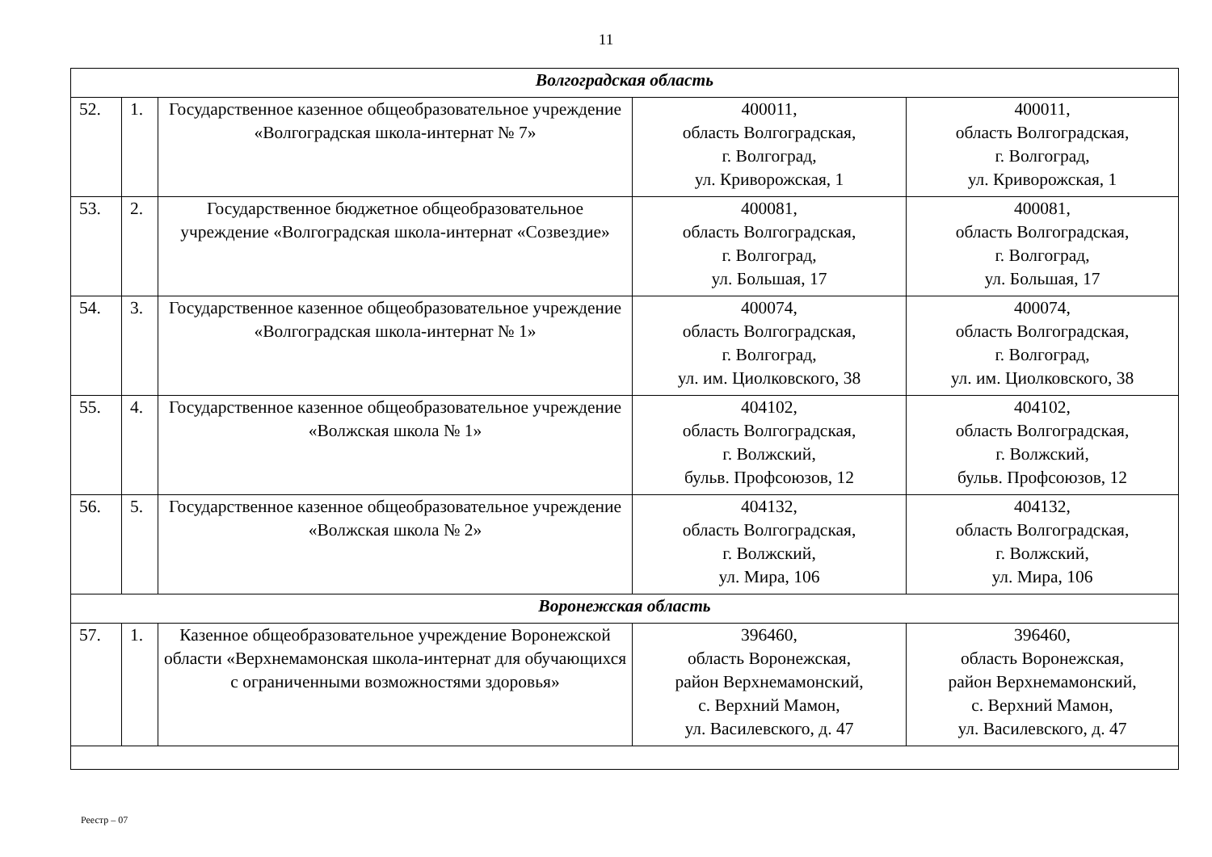11
| Волгоградская область | | | | |
| 52. | 1. | Государственное казенное общеобразовательное учреждение «Волгоградская школа-интернат № 7» | 400011, область Волгоградская, г. Волгоград, ул. Криворожская, 1 | 400011, область Волгоградская, г. Волгоград, ул. Криворожская, 1 |
| 53. | 2. | Государственное бюджетное общеобразовательное учреждение «Волгоградская школа-интернат «Созвездие» | 400081, область Волгоградская, г. Волгоград, ул. Большая, 17 | 400081, область Волгоградская, г. Волгоград, ул. Большая, 17 |
| 54. | 3. | Государственное казенное общеобразовательное учреждение «Волгоградская школа-интернат № 1» | 400074, область Волгоградская, г. Волгоград, ул. им. Циолковского, 38 | 400074, область Волгоградская, г. Волгоград, ул. им. Циолковского, 38 |
| 55. | 4. | Государственное казенное общеобразовательное учреждение «Волжская школа № 1» | 404102, область Волгоградская, г. Волжский, бульв. Профсоюзов, 12 | 404102, область Волгоградская, г. Волжский, бульв. Профсоюзов, 12 |
| 56. | 5. | Государственное казенное общеобразовательное учреждение «Волжская школа № 2» | 404132, область Волгоградская, г. Волжский, ул. Мира, 106 | 404132, область Волгоградская, г. Волжский, ул. Мира, 106 |
| Воронежская область | | | | |
| 57. | 1. | Казенное общеобразовательное учреждение Воронежской области «Верхнемамонская школа-интернат для обучающихся с ограниченными возможностями здоровья» | 396460, область Воронежская, район Верхнемамонский, с. Верхний Мамон, ул. Василевского, д. 47 | 396460, область Воронежская, район Верхнемамонский, с. Верхний Мамон, ул. Василевского, д. 47 |
Реестр – 07